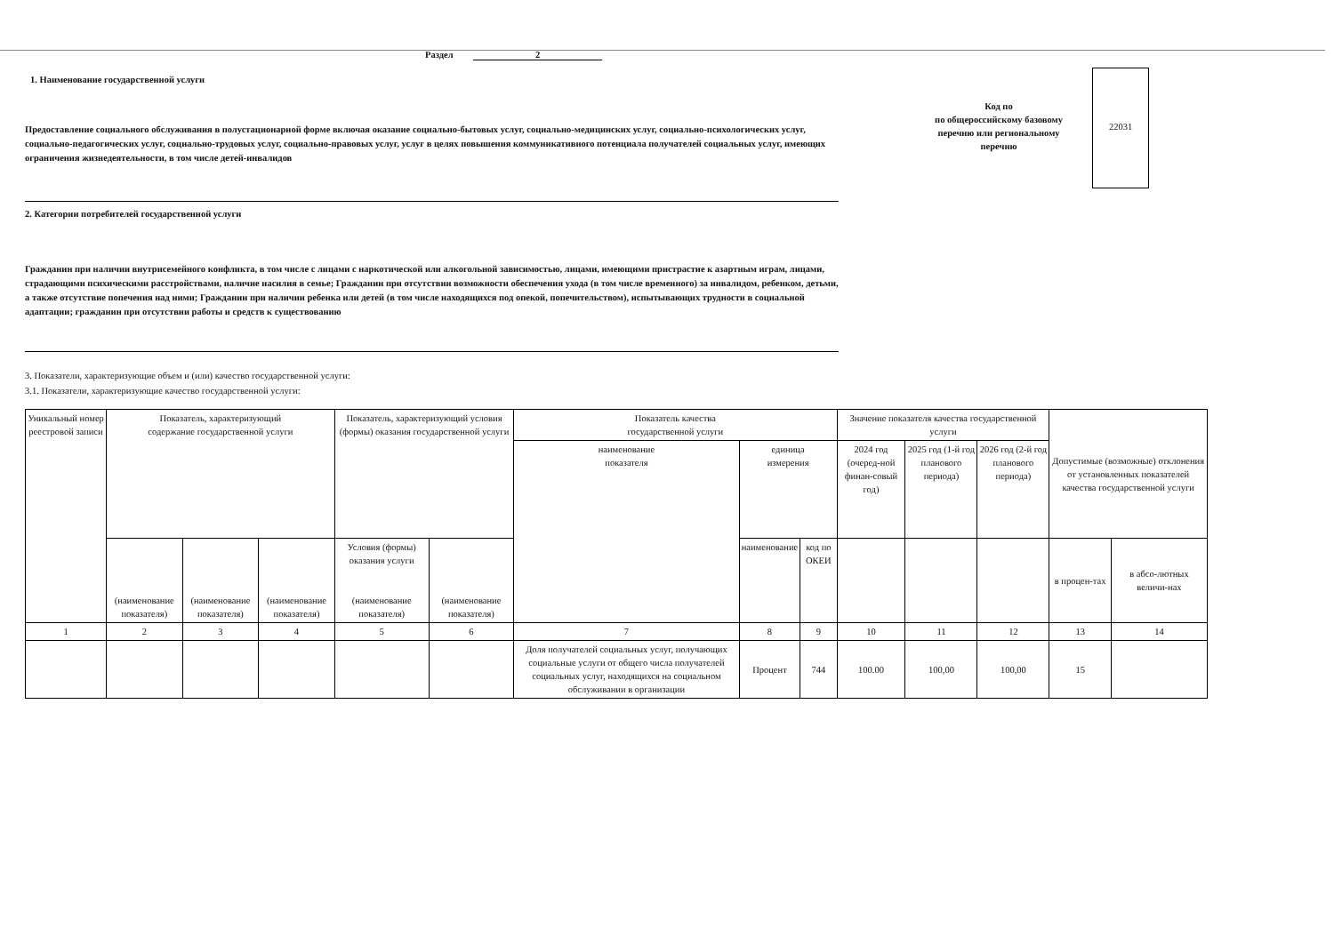Раздел 2
1. Наименование государственной услуги
Предоставление социального обслуживания в полустационарной форме включая оказание социально-бытовых услуг, социально-медицинских услуг, социально-психологических услуг, социально-педагогических услуг, социально-трудовых услуг, социально-правовых услуг, услуг в целях повышения коммуникативного потенциала получателей социальных услуг, имеющих ограничения жизнедеятельности, в том числе детей-инвалидов
2. Категории потребителей государственной услуги
Код по
по общероссийскому базовому перечню или региональному перечню
22031
Гражданин при наличии внутрисемейного конфликта, в том числе с лицами с наркотической или алкогольной зависимостью, лицами, имеющими пристрастие к азартным играм, лицами, страдающими психическими расстройствами, наличие насилия в семье; Гражданин при отсутствии возможности обеспечения ухода (в том числе временного) за инвалидом, ребенком, детьми, а также отсутствие попечения над ними; Гражданин при наличии ребенка или детей (в том числе находящихся под опекой, попечительством), испытывающих трудности в социальной адаптации; гражданин при отсутствии работы и средств к существованию
3. Показатели, характеризующие объем и (или) качество государственной услуги:
3.1. Показатели, характеризующие качество государственной услуги:
| Уникальный номер реестровой записи | Показатель, характеризующий содержание государственной услуги | | | Показатель, характеризующий условия (формы) оказания государственной услуги | | Показатель качества государственной услуги | | | Значение показателя качества государственной услуги | | | Допустимые (возможные) отклонения от установленных показателей качества государственной услуги | |
| --- | --- | --- | --- | --- | --- | --- | --- | --- | --- | --- | --- | --- | --- |
| | | | | | | наименование показателя | единица измерения | | 2024 год (очеред-ной финан-совый год) | 2025 год (1-й год планового периода) | 2026 год (2-й год планового периода) | | |
| | (наименование показателя) | (наименование показателя) | (наименование показателя) | Условия (формы) оказания услуги (наименование показателя) | (наименование показателя) | | наименование | код по ОКЕИ | | | | в процен-тах | в абсо-лютных величи-нах |
| 1 | 2 | 3 | 4 | 5 | 6 | 7 | 8 | 9 | 10 | 11 | 12 | 13 | 14 |
| | | | | | | Доля получателей социальных услуг, получающих социальные услуги от общего числа получателей социальных услуг, находящихся на социальном обслуживании в организации | Процент | 744 | 100.00 | 100,00 | 100,00 | 15 | |